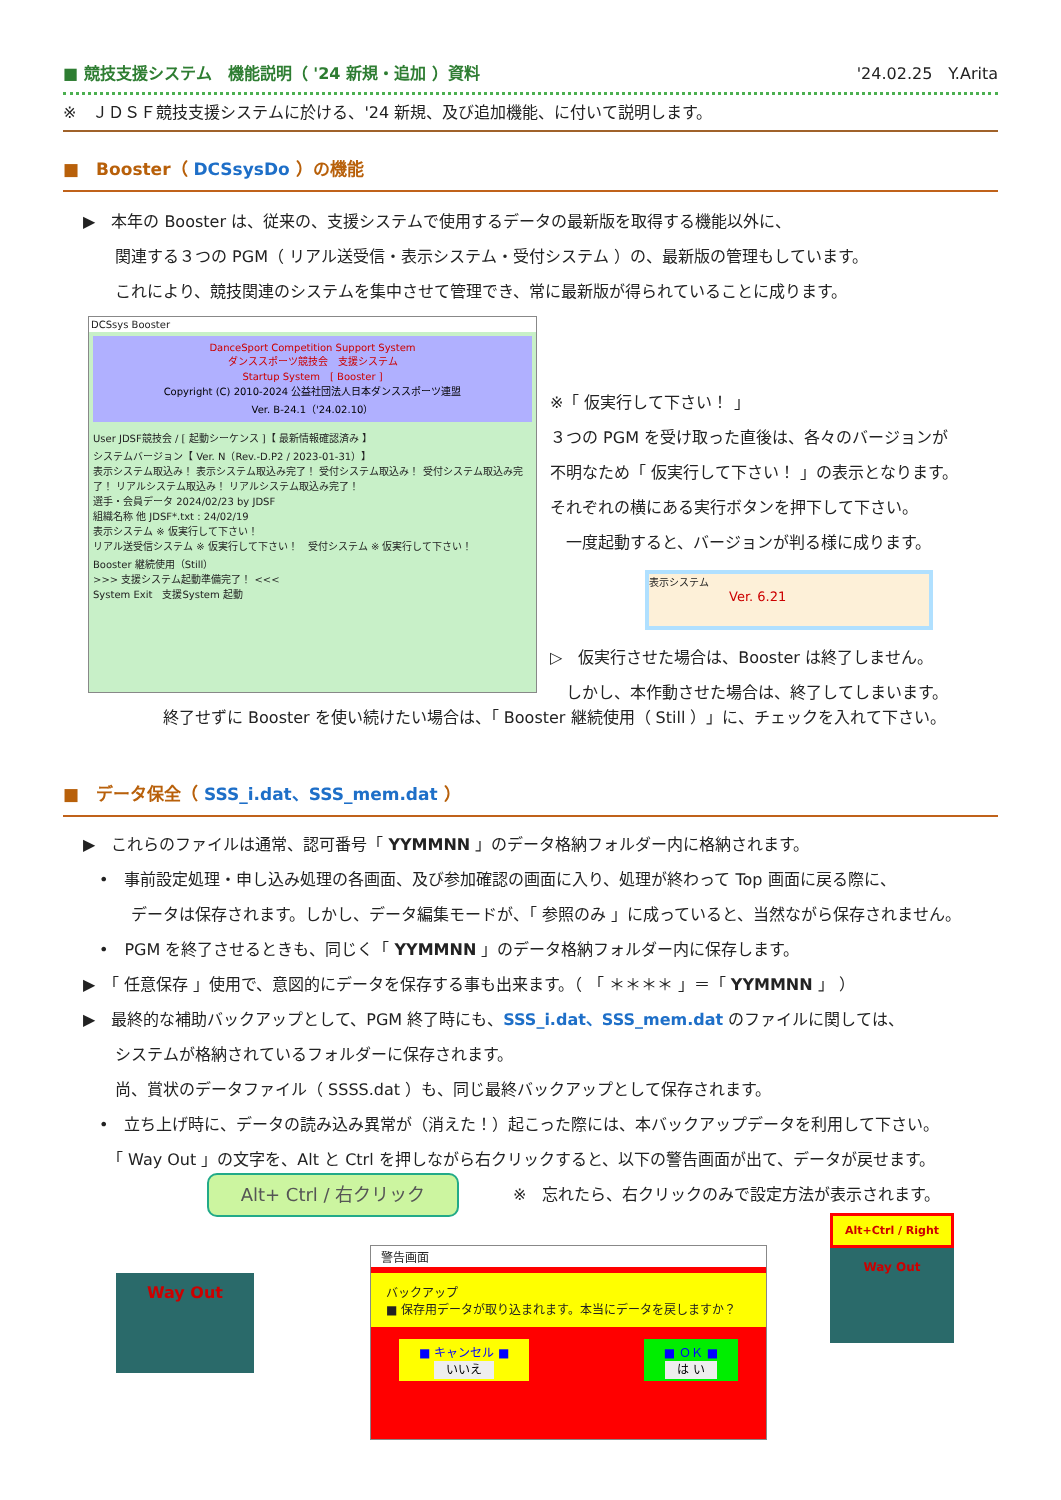■ 競技支援システム　機能説明（ '24 新規・追加 ）資料 '24.02.25　Y.Arita
※　ＪＤＳＦ競技支援システムに於ける、'24 新規、及び追加機能、に付いて説明します。
■　Booster（ DCSsysDo ）の機能
▶　本年の Booster は、従来の、支援システムで使用するデータの最新版を取得する機能以外に、
　　関連する３つの PGM（ リアル送受信・表示システム・受付システム ）の、最新版の管理もしています。
　　これにより、競技関連のシステムを集中させて管理でき、常に最新版が得られていることに成ります。
DCSsys Booster
DanceSport Competition Support System
ダンススポーツ競技会　支援システム
Startup System　[ Booster ]
Copyright (C) 2010-2024 公益社団法人日本ダンススポーツ連盟
Ver. B-24.1（'24.02.10）
User JDSF競技会 / [ 起動シーケンス ]【 最新情報確認済み 】
システムバージョン【 Ver. N（Rev.-D.P2 / 2023-01-31）】
表示システム取込み！ 表示システム取込み完了！ 受付システム取込み！ 受付システム取込み完了！ リアルシステム取込み！ リアルシステム取込み完了！
選手・会員データ 2024/02/23 by JDSF
組織名称 他 JDSF*.txt : 24/02/19
表示システム ※ 仮実行して下さい！
リアル送受信システム ※ 仮実行して下さい！　受付システム ※ 仮実行して下さい！
Booster 継続使用（Still）
>>> 支援システム起動準備完了！ <<<
System Exit　支援System 起動
※「 仮実行して下さい！ 」
３つの PGM を受け取った直後は、各々のバージョンが
不明なため「 仮実行して下さい！ 」の表示となります。
それぞれの横にある実行ボタンを押下して下さい。
　一度起動すると、バージョンが判る様に成ります。
表示システム
Ver. 6.21
▷　仮実行させた場合は、Booster は終了しません。
　しかし、本作動させた場合は、終了してしまいます。
終了せずに Booster を使い続けたい場合は、「 Booster 継続使用（ Still ）」に、チェックを入れて下さい。
■　データ保全（ SSS_i.dat、SSS_mem.dat ）
▶　これらのファイルは通常、認可番号「 YYMMNN 」のデータ格納フォルダー内に格納されます。
　•　事前設定処理・申し込み処理の各画面、及び参加確認の画面に入り、処理が終わって Top 画面に戻る際に、
　　　データは保存されます。しかし、データ編集モードが、「 参照のみ 」に成っていると、当然ながら保存されません。
　•　PGM を終了させるときも、同じく「 YYMMNN 」のデータ格納フォルダー内に保存します。
▶　「 任意保存 」使用で、意図的にデータを保存する事も出来ます。（ 「 ＊＊＊＊ 」＝「 YYMMNN 」 ）
▶　最終的な補助バックアップとして、PGM 終了時にも、SSS_i.dat、SSS_mem.dat のファイルに関しては、
　　システムが格納されているフォルダーに保存されます。
　　尚、賞状のデータファイル（ SSSS.dat ）も、同じ最終バックアップとして保存されます。
　•　立ち上げ時に、データの読み込み異常が（消えた！）起こった際には、本バックアップデータを利用して下さい。
　　「 Way Out 」の文字を、Alt と Ctrl を押しながら右クリックすると、以下の警告画面が出て、データが戻せます。
※　忘れたら、右クリックのみで設定方法が表示されます。
Alt+ Ctrl / 右クリック
Way Out
警告画面
バックアップ
■ 保存用データが取り込まれます。本当にデータを戻しますか？
■ キャンセル ■
いいえ
■ ＯＫ ■
は い
Alt+Ctrl / Right
Way Out